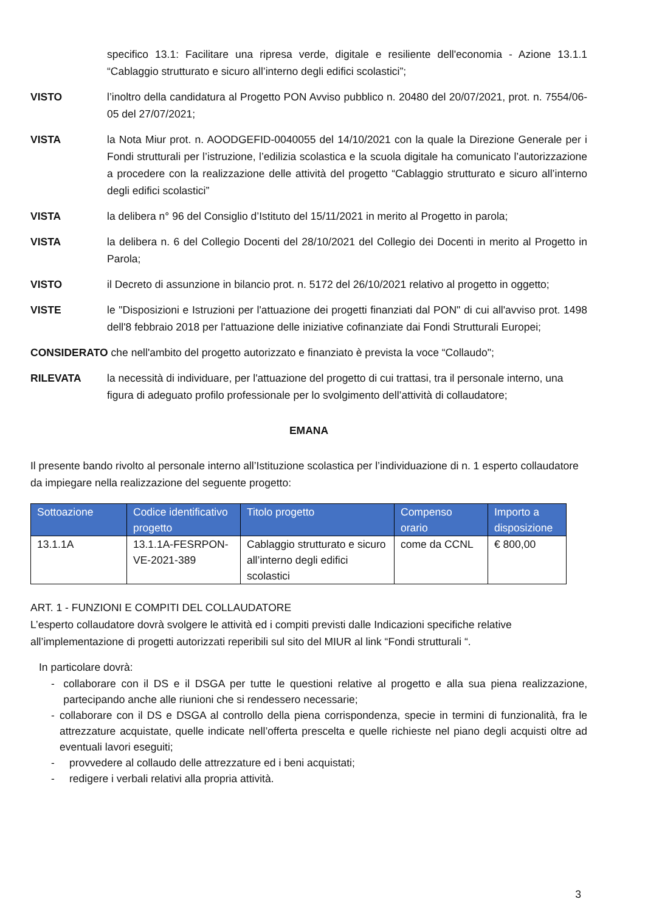specifico 13.1: Facilitare una ripresa verde, digitale e resiliente dell'economia - Azione 13.1.1 “Cablaggio strutturato e sicuro all’interno degli edifici scolastici”;
VISTO l’inoltro della candidatura al Progetto PON Avviso pubblico n. 20480 del 20/07/2021, prot. n. 7554/06-05 del 27/07/2021;
VISTA la Nota Miur prot. n. AOODGEFID-0040055 del 14/10/2021 con la quale la Direzione Generale per i Fondi strutturali per l’istruzione, l’edilizia scolastica e la scuola digitale ha comunicato l’autorizzazione a procedere con la realizzazione delle attività del progetto “Cablaggio strutturato e sicuro all’interno degli edifici scolastici”
VISTA la delibera n° 96 del Consiglio d’Istituto del 15/11/2021 in merito al Progetto in parola;
VISTA la delibera n. 6 del Collegio Docenti del 28/10/2021 del Collegio dei Docenti in merito al Progetto in Parola;
VISTO il Decreto di assunzione in bilancio prot. n. 5172 del 26/10/2021 relativo al progetto in oggetto;
VISTE le "Disposizioni e Istruzioni per l'attuazione dei progetti finanziati dal PON" di cui all'avviso prot. 1498 dell'8 febbraio 2018 per l'attuazione delle iniziative cofinanziate dai Fondi Strutturali Europei;
CONSIDERATO che nell'ambito del progetto autorizzato e finanziato è prevista la voce “Collaudo";
RILEVATA la necessità di individuare, per l'attuazione del progetto di cui trattasi, tra il personale interno, una figura di adeguato profilo professionale per lo svolgimento dell’attività di collaudatore;
EMANA
Il presente bando rivolto al personale interno all’Istituzione scolastica per l’individuazione di n. 1 esperto collaudatore da impiegare nella realizzazione del seguente progetto:
| Sottoazione | Codice identificativo progetto | Titolo progetto | Compenso orario | Importo a disposizione |
| --- | --- | --- | --- | --- |
| 13.1.1A | 13.1.1A-FESRPON-VE-2021-389 | Cablaggio strutturato e sicuro all’interno degli edifici scolastici | come da CCNL | € 800,00 |
ART. 1 - FUNZIONI E COMPITI DEL COLLAUDATORE
L’esperto collaudatore dovrà svolgere le attività ed i compiti previsti dalle Indicazioni specifiche relative all’implementazione di progetti autorizzati reperibili sul sito del MIUR al link “Fondi strutturali “.
In particolare dovrà:
- collaborare con il DS e il DSGA per tutte le questioni relative al progetto e alla sua piena realizzazione, partecipando anche alle riunioni che si rendessero necessarie;
- collaborare con il DS e DSGA al controllo della piena corrispondenza, specie in termini di funzionalità, fra le attrezzature acquistate, quelle indicate nell’offerta prescelta e quelle richieste nel piano degli acquisti oltre ad eventuali lavori eseguiti;
- provvedere al collaudo delle attrezzature ed i beni acquistati;
- redigere i verbali relativi alla propria attività.
3